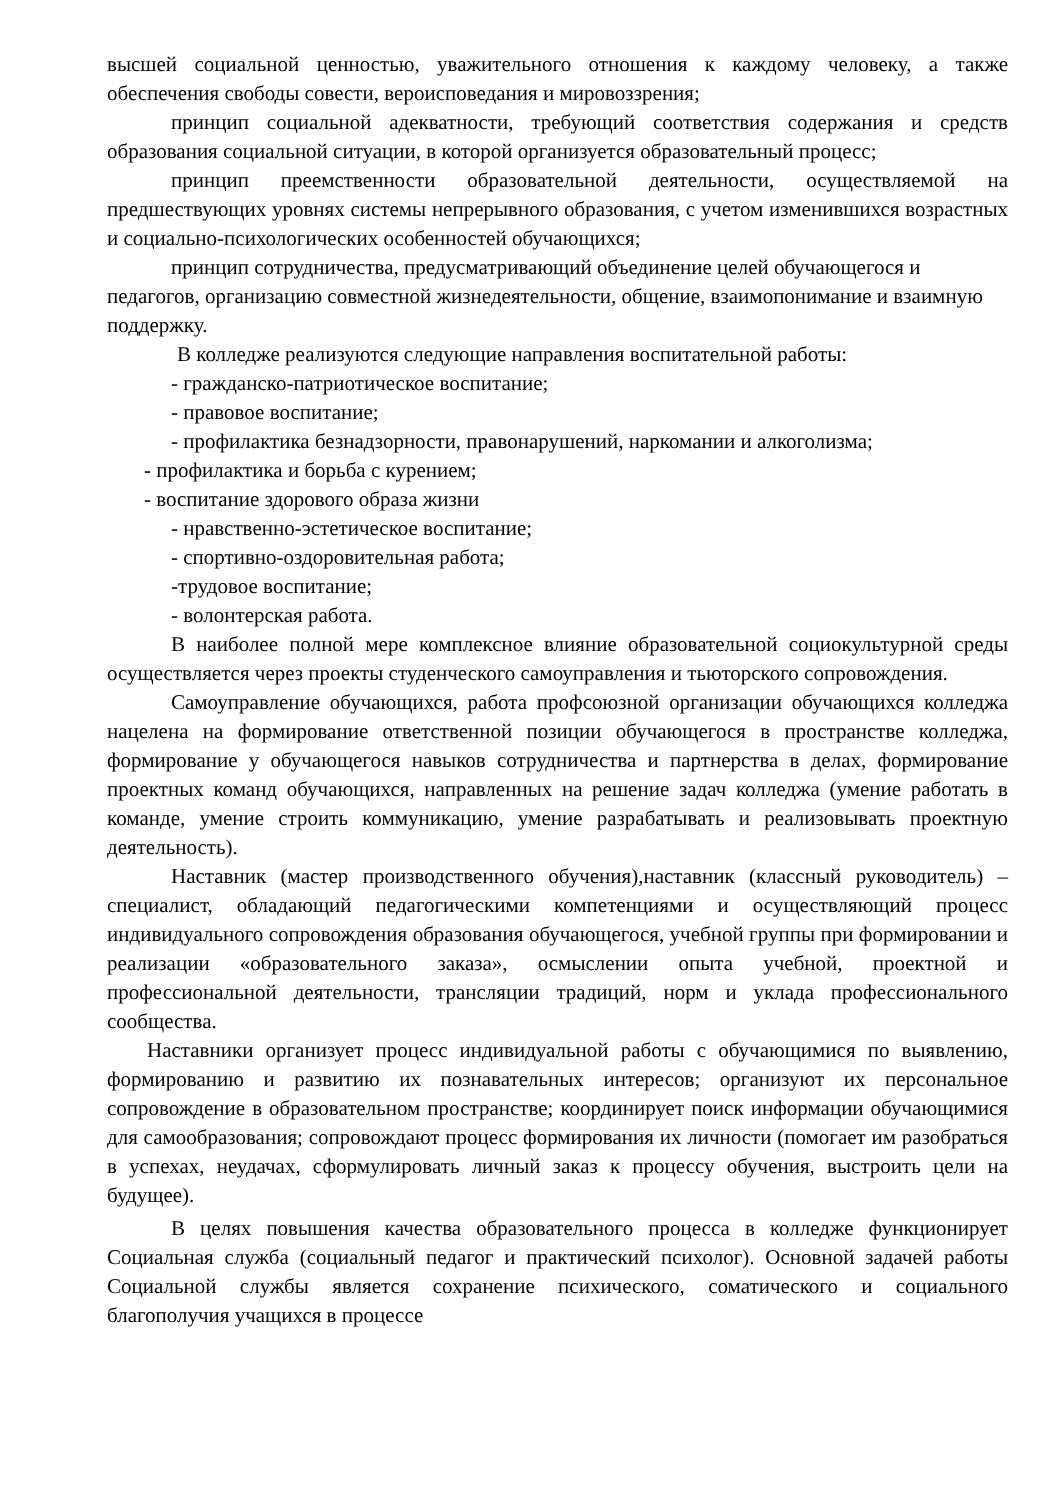высшей социальной ценностью, уважительного отношения к каждому человеку, а также обеспечения свободы совести, вероисповедания и мировоззрения;
принцип социальной адекватности, требующий соответствия содержания и средств образования социальной ситуации, в которой организуется образовательный процесс;
принцип преемственности образовательной деятельности, осуществляемой на предшествующих уровнях системы непрерывного образования, с учетом изменившихся возрастных и социально-психологических особенностей обучающихся;
принцип сотрудничества, предусматривающий объединение целей обучающегося и педагогов, организацию совместной жизнедеятельности, общение, взаимопонимание и взаимную поддержку.
В колледже реализуются следующие направления воспитательной работы:
- гражданско-патриотическое воспитание;
- правовое воспитание;
- профилактика безнадзорности, правонарушений, наркомании и алкоголизма;
- профилактика и борьба с курением;
- воспитание здорового образа жизни
- нравственно-эстетическое воспитание;
- спортивно-оздоровительная работа;
-трудовое воспитание;
- волонтерская работа.
В наиболее полной мере комплексное влияние образовательной социокультурной среды осуществляется через проекты студенческого самоуправления и тьюторского сопровождения.
Самоуправление обучающихся, работа профсоюзной организации обучающихся колледжа нацелена на формирование ответственной позиции обучающегося в пространстве колледжа, формирование у обучающегося навыков сотрудничества и партнерства в делах, формирование проектных команд обучающихся, направленных на решение задач колледжа (умение работать в команде, умение строить коммуникацию, умение разрабатывать и реализовывать проектную деятельность).
Наставник (мастер производственного обучения),наставник (классный руководитель) – специалист, обладающий педагогическими компетенциями и осуществляющий процесс индивидуального сопровождения образования обучающегося, учебной группы при формировании и реализации «образовательного заказа», осмыслении опыта учебной, проектной и профессиональной деятельности, трансляции традиций, норм и уклада профессионального сообщества.
Наставники организует процесс индивидуальной работы с обучающимися по выявлению, формированию и развитию их познавательных интересов; организуют их персональное сопровождение в образовательном пространстве; координирует поиск информации обучающимися для самообразования; сопровождают процесс формирования их личности (помогает им разобраться в успехах, неудачах, сформулировать личный заказ к процессу обучения, выстроить цели на будущее).
В целях повышения качества образовательного процесса в колледже функционирует Социальная служба (социальный педагог и практический психолог). Основной задачей работы Социальной службы является сохранение психического, соматического и социального благополучия учащихся в процессе